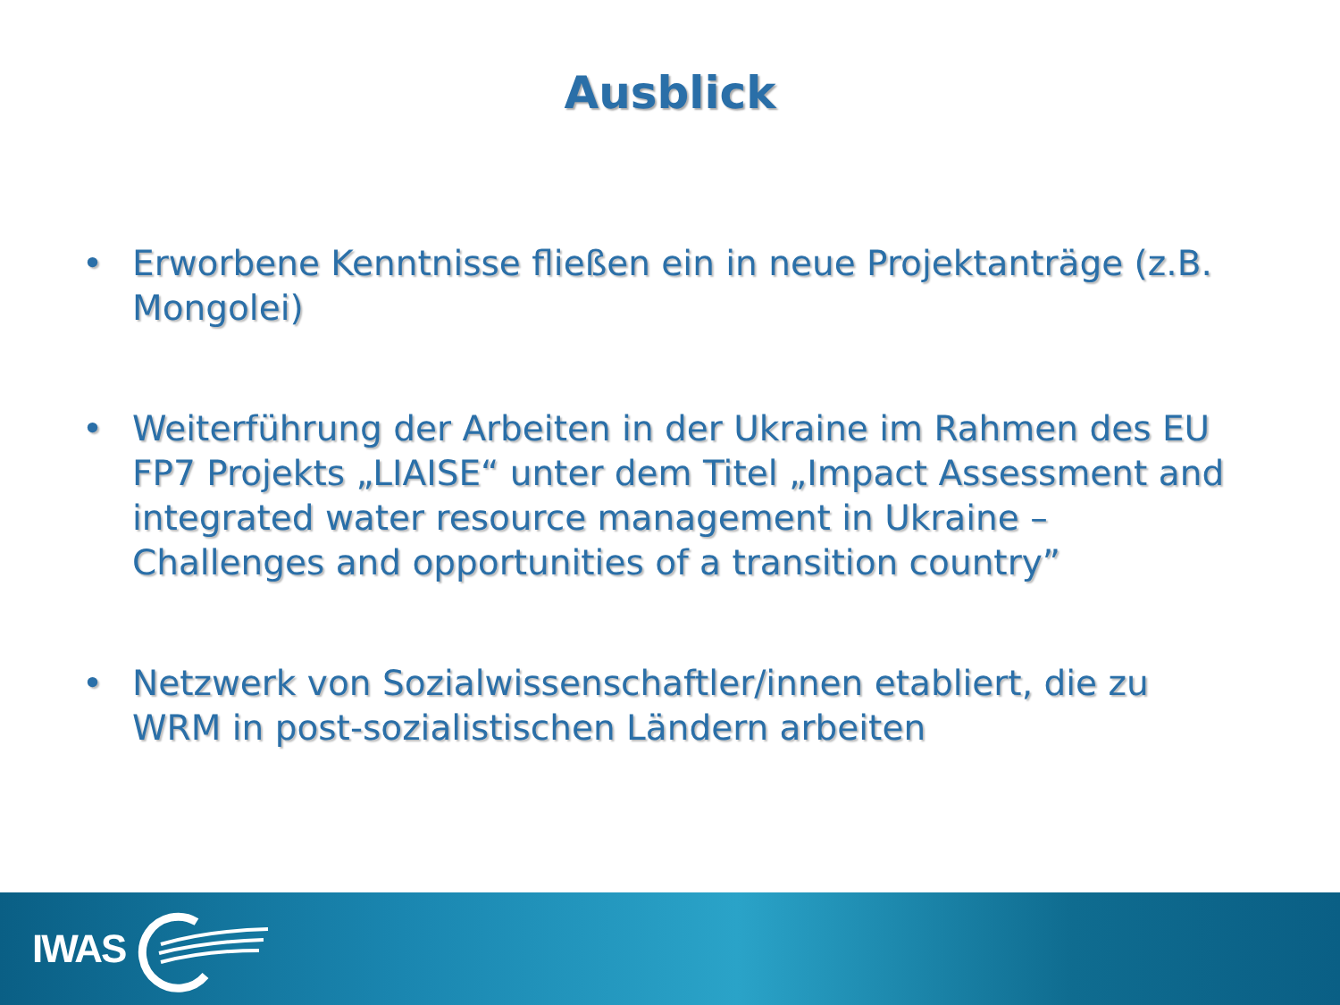Ausblick
• Erworbene Kenntnisse fließen ein in neue Projektanträge (z.B. Mongolei)
• Weiterführung der Arbeiten in der Ukraine im Rahmen des EU FP7 Projekts „LIAISE“ unter dem Titel „Impact Assessment and integrated water resource management in Ukraine – Challenges and opportunities of a transition country”
• Netzwerk von Sozialwissenschaftler/innen etabliert, die zu WRM in post-sozialistischen Ländern arbeiten
IWAS